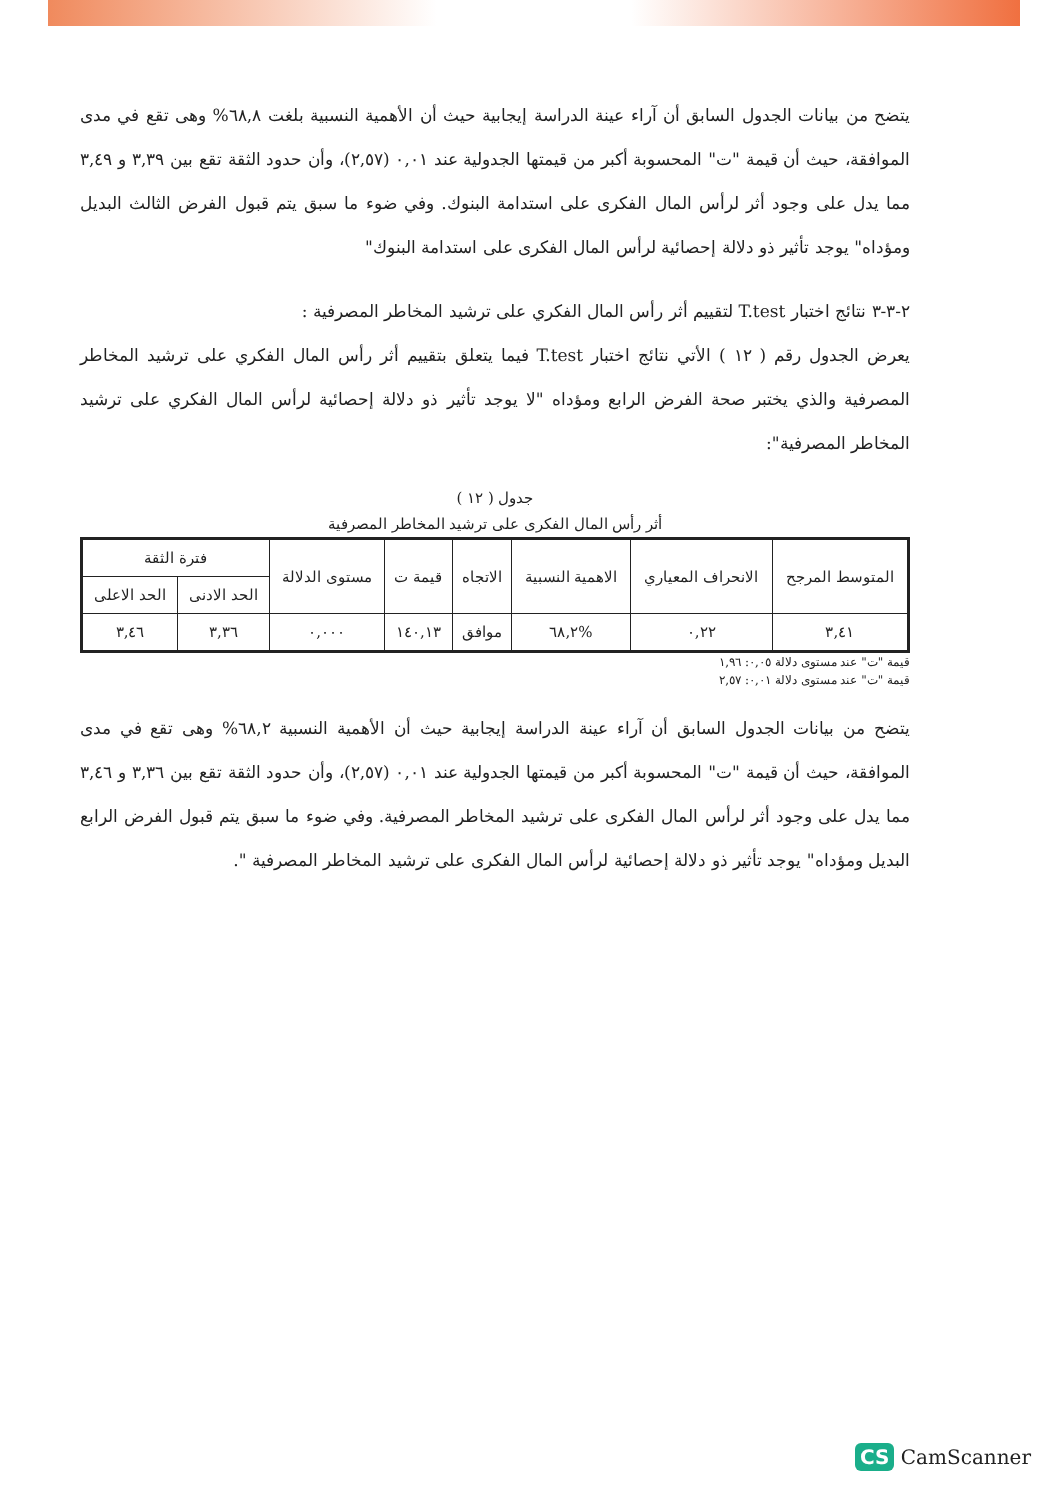يتضح من بيانات الجدول السابق أن آراء عينة الدراسة إيجابية حيث أن الأهمية النسبية بلغت ٦٨,٨% وهى تقع في مدى الموافقة، حيث أن قيمة "ت" المحسوبة أكبر من قيمتها الجدولية عند ٠,٠١ (٢,٥٧)، وأن حدود الثقة تقع بين ٣,٣٩ و ٣,٤٩ مما يدل على وجود أثر لرأس المال الفكرى على استدامة البنوك. وفي ضوء ما سبق يتم قبول الفرض الثالث البديل ومؤداه" يوجد تأثير ذو دلالة إحصائية لرأس المال الفكرى على استدامة البنوك"
٢-٣-٣ نتائج اختبار T.test لتقييم أثر رأس المال الفكري على ترشيد المخاطر المصرفية :
يعرض الجدول رقم ( ١٢ ) الأتي نتائج اختبار T.test فيما يتعلق بتقييم أثر رأس المال الفكري على ترشيد المخاطر المصرفية والذي يختبر صحة الفرض الرابع ومؤداه "لا يوجد تأثير ذو دلالة إحصائية لرأس المال الفكري على ترشيد المخاطر المصرفية":
جدول ( ١٢ )
أثر رأس المال الفكرى على ترشيد المخاطر المصرفية
| المتوسط المرجح | الانحراف المعياري | الاهمية النسبية | الاتجاه | قيمة ت | مستوى الدلالة | فترة الثقة | |
| --- | --- | --- | --- | --- | --- | --- | --- |
| | | | | | | الحد الادنى | الحد الاعلى |
| ٣,٤١ | ٠,٢٢ | %٦٨,٢ | موافق | ١٤٠,١٣ | ٠,٠٠٠ | ٣,٣٦ | ٣,٤٦ |
قيمة "ت" عند مستوى دلالة ٠,٠٥: ١,٩٦
قيمة "ت" عند مستوى دلالة ٠,٠١: ٢,٥٧
يتضح من بيانات الجدول السابق أن آراء عينة الدراسة إيجابية حيث أن الأهمية النسبية ٦٨,٢% وهى تقع في مدى الموافقة، حيث أن قيمة "ت" المحسوبة أكبر من قيمتها الجدولية عند ٠,٠١ (٢,٥٧)، وأن حدود الثقة تقع بين ٣,٣٦ و ٣,٤٦ مما يدل على وجود أثر لرأس المال الفكرى على ترشيد المخاطر المصرفية. وفي ضوء ما سبق يتم قبول الفرض الرابع البديل ومؤداه" يوجد تأثير ذو دلالة إحصائية لرأس المال الفكرى على ترشيد المخاطر المصرفية ".
CS CamScanner